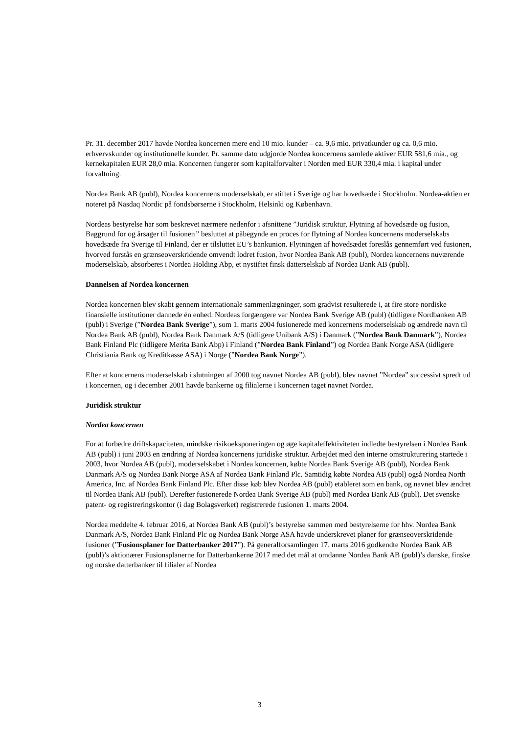Pr. 31. december 2017 havde Nordea koncernen mere end 10 mio. kunder – ca. 9,6 mio. privatkunder og ca. 0,6 mio. erhvervskunder og institutionelle kunder. Pr. samme dato udgjorde Nordea koncernens samlede aktiver EUR 581,6 mia., og kernekapitalen EUR 28,0 mia. Koncernen fungerer som kapitalforvalter i Norden med EUR 330,4 mia. i kapital under forvaltning.
Nordea Bank AB (publ), Nordea koncernens moderselskab, er stiftet i Sverige og har hovedsæde i Stockholm. Nordea-aktien er noteret på Nasdaq Nordic på fondsbørserne i Stockholm, Helsinki og København.
Nordeas bestyrelse har som beskrevet nærmere nedenfor i afsnittene ”Juridisk struktur, Flytning af hovedsæde og fusion, Baggrund for og årsager til fusionen” besluttet at påbegynde en proces for flytning af Nordea koncernens moderselskabs hovedsæde fra Sverige til Finland, der er tilsluttet EU’s bankunion. Flytningen af hovedsædet foreslås gennemført ved fusionen, hvorved forstås en grænseoverskridende omvendt lodret fusion, hvor Nordea Bank AB (publ), Nordea koncernens nuværende moderselskab, absorberes i Nordea Holding Abp, et nystiftet finsk datterselskab af Nordea Bank AB (publ).
Dannelsen af Nordea koncernen
Nordea koncernen blev skabt gennem internationale sammenlægninger, som gradvist resulterede i, at fire store nordiske finansielle institutioner dannede én enhed. Nordeas forgængere var Nordea Bank Sverige AB (publ) (tidligere Nordbanken AB (publ) i Sverige (”Nordea Bank Sverige”), som 1. marts 2004 fusionerede med koncernens moderselskab og ændrede navn til Nordea Bank AB (publ), Nordea Bank Danmark A/S (tidligere Unibank A/S) i Danmark (”Nordea Bank Danmark”), Nordea Bank Finland Plc (tidligere Merita Bank Abp) i Finland (”Nordea Bank Finland”) og Nordea Bank Norge ASA (tidligere Christiania Bank og Kreditkasse ASA) i Norge (”Nordea Bank Norge”).
Efter at koncernens moderselskab i slutningen af 2000 tog navnet Nordea AB (publ), blev navnet ”Nordea” successivt spredt ud i koncernen, og i december 2001 havde bankerne og filialerne i koncernen taget navnet Nordea.
Juridisk struktur
Nordea koncernen
For at forbedre driftskapaciteten, mindske risikoeksponeringen og øge kapitaleffektiviteten indledte bestyrelsen i Nordea Bank AB (publ) i juni 2003 en ændring af Nordea koncernens juridiske struktur. Arbejdet med den interne omstrukturering startede i 2003, hvor Nordea AB (publ), moderselskabet i Nordea koncernen, købte Nordea Bank Sverige AB (publ), Nordea Bank Danmark A/S og Nordea Bank Norge ASA af Nordea Bank Finland Plc. Samtidig købte Nordea AB (publ) også Nordea North America, Inc. af Nordea Bank Finland Plc. Efter disse køb blev Nordea AB (publ) etableret som en bank, og navnet blev ændret til Nordea Bank AB (publ). Derefter fusionerede Nordea Bank Sverige AB (publ) med Nordea Bank AB (publ). Det svenske patent- og registreringskontor (i dag Bolagsverket) registrerede fusionen 1. marts 2004.
Nordea meddelte 4. februar 2016, at Nordea Bank AB (publ)’s bestyrelse sammen med bestyrelserne for hhv. Nordea Bank Danmark A/S, Nordea Bank Finland Plc og Nordea Bank Norge ASA havde underskrevet planer for grænseoverskridende fusioner (”Fusionsplaner for Datterbanker 2017”). På generalforsamlingen 17. marts 2016 godkendte Nordea Bank AB (publ)’s aktionærer Fusionsplanerne for Datterbankerne 2017 med det mål at omdanne Nordea Bank AB (publ)’s danske, finske og norske datterbanker til filialer af Nordea
3